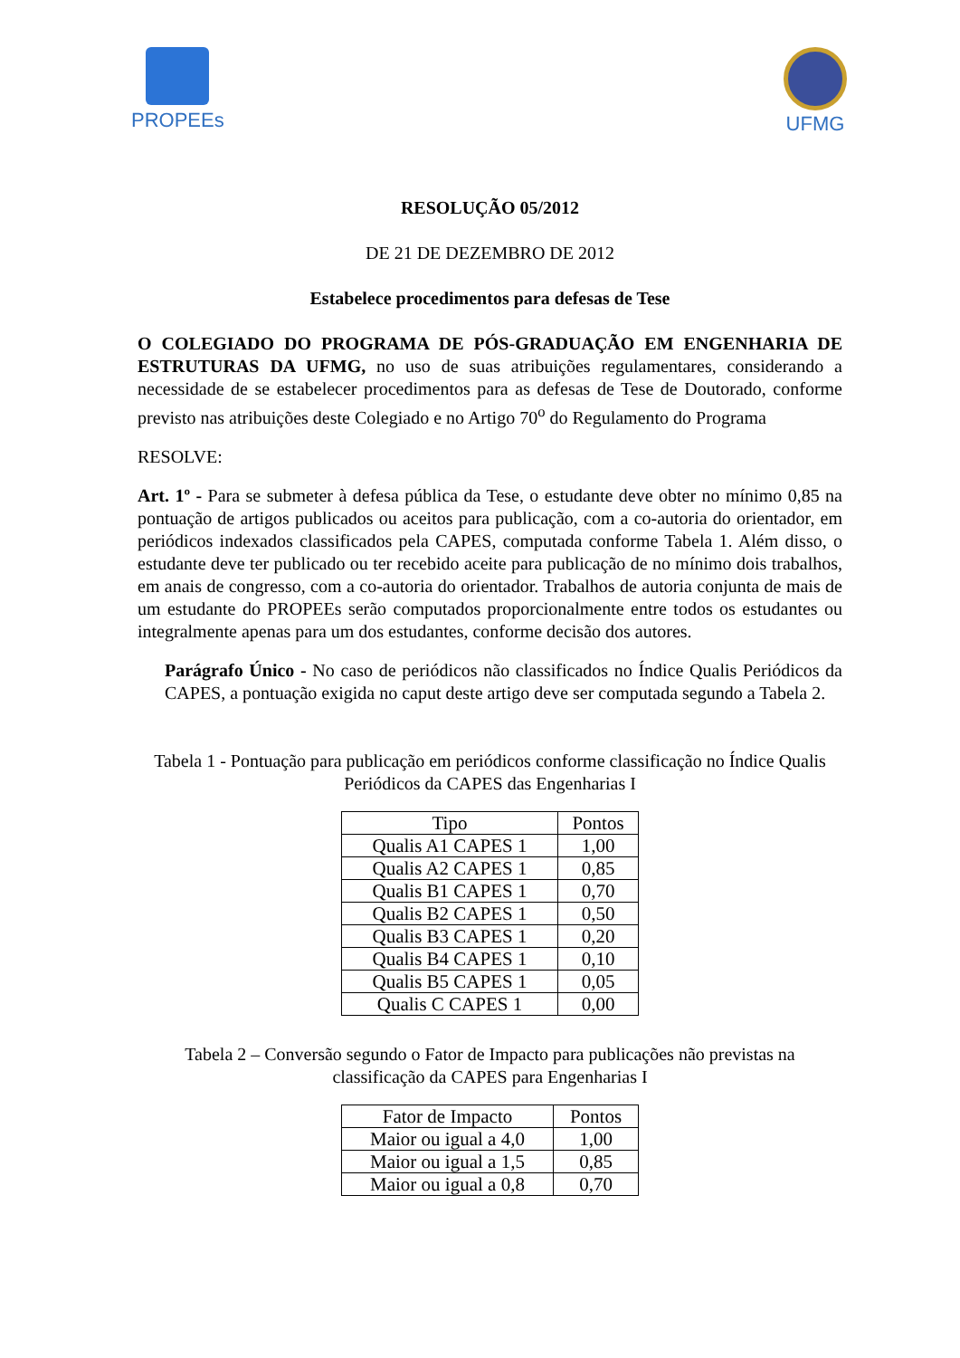PROPEEs UFMG
RESOLUÇÃO 05/2012
DE 21 DE DEZEMBRO DE 2012
Estabelece procedimentos para defesas de Tese
O COLEGIADO DO PROGRAMA DE PÓS-GRADUAÇÃO EM ENGENHARIA DE ESTRUTURAS DA UFMG, no uso de suas atribuições regulamentares, considerando a necessidade de se estabelecer procedimentos para as defesas de Tese de Doutorado, conforme previsto nas atribuições deste Colegiado e no Artigo 70<sup>o</sup> do Regulamento do Programa
RESOLVE:
Art. 1º - Para se submeter à defesa pública da Tese, o estudante deve obter no mínimo 0,85 na pontuação de artigos publicados ou aceitos para publicação, com a co-autoria do orientador, em periódicos indexados classificados pela CAPES, computada conforme Tabela 1. Além disso, o estudante deve ter publicado ou ter recebido aceite para publicação de no mínimo dois trabalhos, em anais de congresso, com a co-autoria do orientador. Trabalhos de autoria conjunta de mais de um estudante do PROPEEs serão computados proporcionalmente entre todos os estudantes ou integralmente apenas para um dos estudantes, conforme decisão dos autores.
Parágrafo Único - No caso de periódicos não classificados no Índice Qualis Periódicos da CAPES, a pontuação exigida no caput deste artigo deve ser computada segundo a Tabela 2.
Tabela 1 - Pontuação para publicação em periódicos conforme classificação no Índice Qualis Periódicos da CAPES das Engenharias I
| Tipo | Pontos |
| --- | --- |
| Qualis A1 CAPES 1 | 1,00 |
| Qualis A2 CAPES 1 | 0,85 |
| Qualis B1 CAPES 1 | 0,70 |
| Qualis B2 CAPES 1 | 0,50 |
| Qualis B3 CAPES 1 | 0,20 |
| Qualis B4 CAPES 1 | 0,10 |
| Qualis B5 CAPES 1 | 0,05 |
| Qualis C CAPES 1 | 0,00 |
Tabela 2 – Conversão segundo o Fator de Impacto para publicações não previstas na classificação da CAPES para Engenharias I
| Fator de Impacto | Pontos |
| --- | --- |
| Maior ou igual a 4,0 | 1,00 |
| Maior ou igual a 1,5 | 0,85 |
| Maior ou igual a 0,8 | 0,70 |